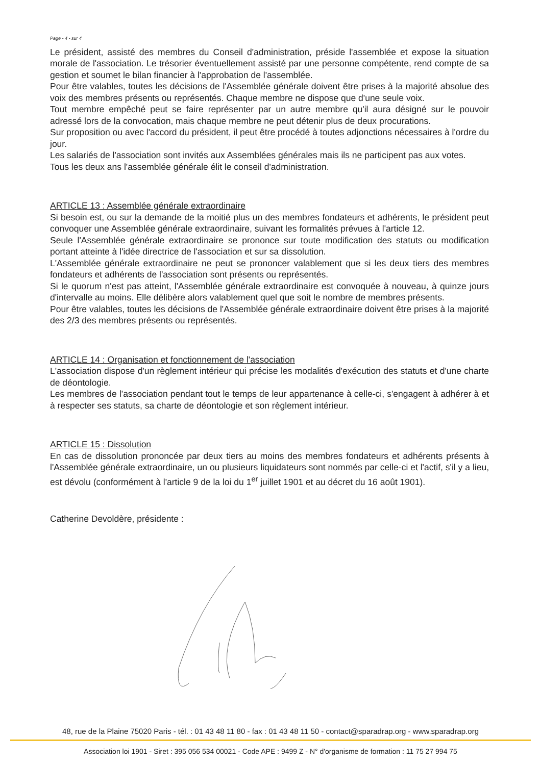Page - 4 - sur 4
Le président, assisté des membres du Conseil d'administration, préside l'assemblée et expose la situation morale de l'association. Le trésorier éventuellement assisté par une personne compétente, rend compte de sa gestion et soumet le bilan financier à l'approbation de l'assemblée.
Pour être valables, toutes les décisions de l'Assemblée générale doivent être prises à la majorité absolue des voix des membres présents ou représentés. Chaque membre ne dispose que d'une seule voix.
Tout membre empêché peut se faire représenter par un autre membre qu'il aura désigné sur le pouvoir adressé lors de la convocation, mais chaque membre ne peut détenir plus de deux procurations.
Sur proposition ou avec l'accord du président, il peut être procédé à toutes adjonctions nécessaires à l'ordre du jour.
Les salariés de l'association sont invités aux Assemblées générales mais ils ne participent pas aux votes.
Tous les deux ans l'assemblée générale élit le conseil d'administration.
ARTICLE 13 : Assemblée générale extraordinaire
Si besoin est, ou sur la demande de la moitié plus un des membres fondateurs et adhérents, le président peut convoquer une Assemblée générale extraordinaire, suivant les formalités prévues à l'article 12.
Seule l'Assemblée générale extraordinaire se prononce sur toute modification des statuts ou modification portant atteinte à l'idée directrice de l'association et sur sa dissolution.
L'Assemblée générale extraordinaire ne peut se prononcer valablement que si les deux tiers des membres fondateurs et adhérents de l'association sont présents ou représentés.
Si le quorum n'est pas atteint, l'Assemblée générale extraordinaire est convoquée à nouveau, à quinze jours d'intervalle au moins. Elle délibère alors valablement quel que soit le nombre de membres présents.
Pour être valables, toutes les décisions de l'Assemblée générale extraordinaire doivent être prises à la majorité des 2/3 des membres présents ou représentés.
ARTICLE 14 : Organisation et fonctionnement de l'association
L'association dispose d'un règlement intérieur qui précise les modalités d'exécution des statuts et d'une charte de déontologie.
Les membres de l'association pendant tout le temps de leur appartenance à celle-ci, s'engagent à adhérer à et à respecter ses statuts, sa charte de déontologie et son règlement intérieur.
ARTICLE 15 : Dissolution
En cas de dissolution prononcée par deux tiers au moins des membres fondateurs et adhérents présents à l'Assemblée générale extraordinaire, un ou plusieurs liquidateurs sont nommés par celle-ci et l'actif, s'il y a lieu, est dévolu (conformément à l'article 9 de la loi du 1<sup>er</sup> juillet 1901 et au décret du 16 août 1901).
Catherine Devoldère, présidente :
48, rue de la Plaine 75020 Paris - tél. : 01 43 48 11 80 - fax : 01 43 48 11 50 - contact@sparadrap.org - www.sparadrap.org
Association loi 1901 - Siret : 395 056 534 00021 - Code APE : 9499 Z - N° d'organisme de formation : 11 75 27 994 75